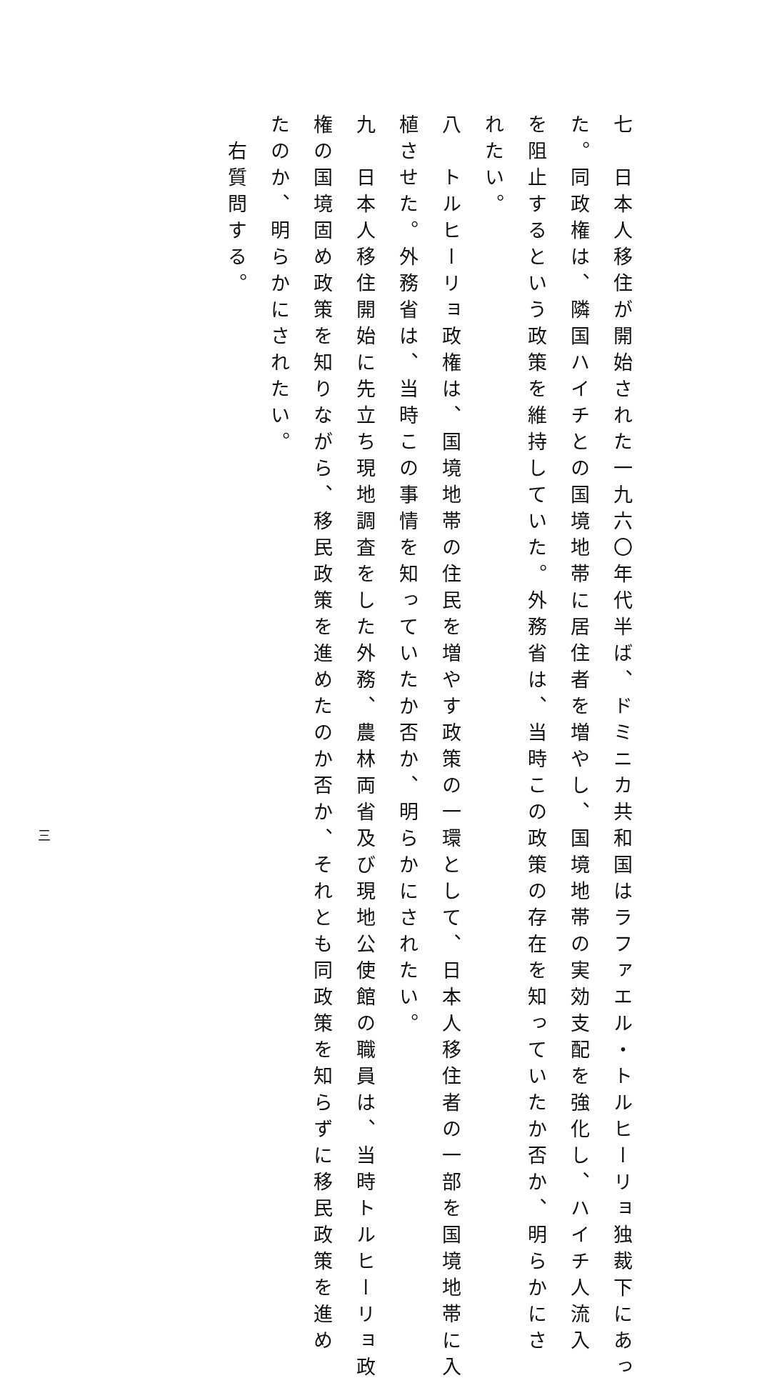七　日本人移住が開始された一九六〇年代半ば、ドミニカ共和国はラファエル・トルヒーリョ独裁下にあっ
た。同政権は、隣国ハイチとの国境地帯に居住者を増やし、国境地帯の実効支配を強化し、ハイチ人流入
を阻止するという政策を維持していた。外務省は、当時この政策の存在を知っていたか否か、明らかにさ
れたい。
八　トルヒーリョ政権は、国境地帯の住民を増やす政策の一環として、日本人移住者の一部を国境地帯に入
植させた。外務省は、当時この事情を知っていたか否か、明らかにされたい。
九　日本人移住開始に先立ち現地調査をした外務、農林両省及び現地公使館の職員は、当時トルヒーリョ政
権の国境固め政策を知りながら、移民政策を進めたのか否か、それとも同政策を知らずに移民政策を進め
たのか、明らかにされたい。
　右質問する。
三